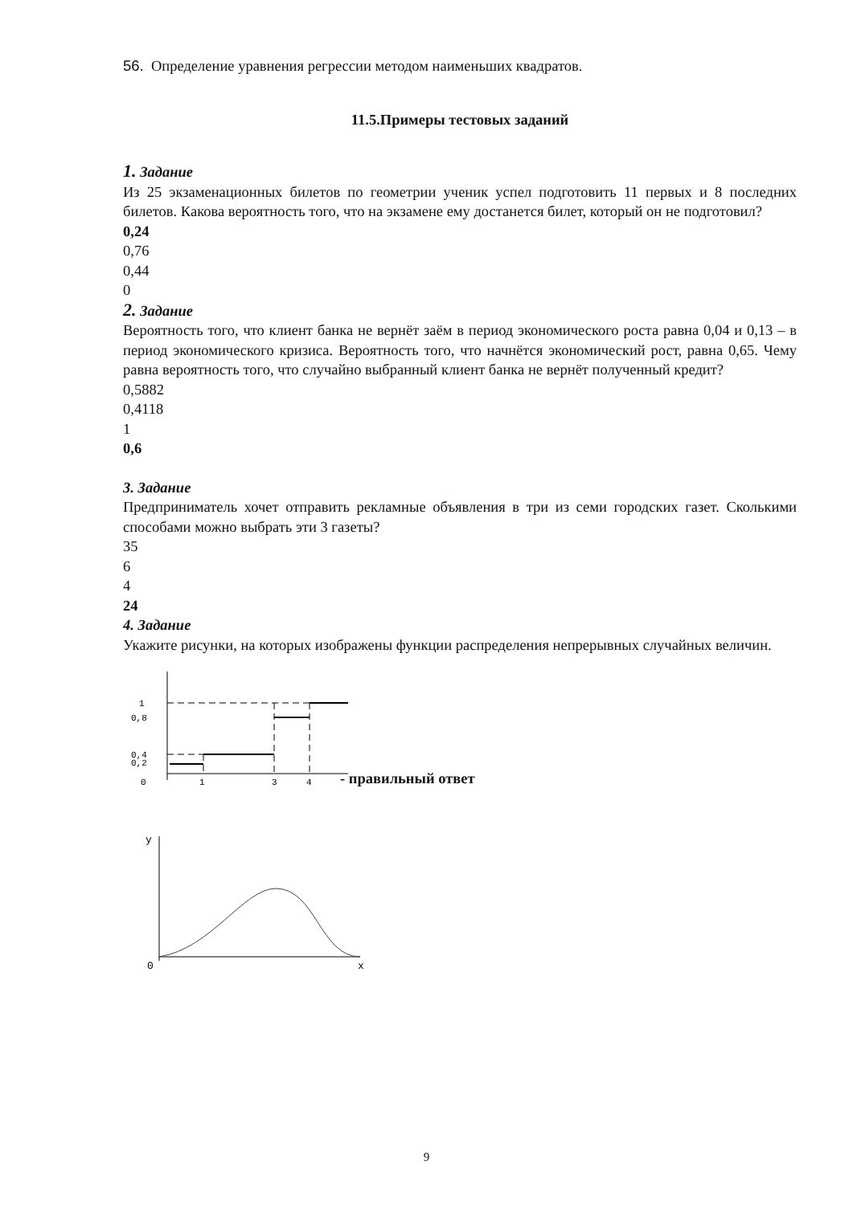56. Определение уравнения регрессии методом наименьших квадратов.
11.5.Примеры тестовых заданий
1. Задание
Из 25 экзаменационных билетов по геометрии ученик успел подготовить 11 первых и 8 последних билетов. Какова вероятность того, что на экзамене ему достанется билет, который он не подготовил?
0,24
0,76
0,44
0
2. Задание
Вероятность того, что клиент банка не вернёт заём в период экономического роста равна 0,04 и 0,13 – в период экономического кризиса. Вероятность того, что начнётся экономический рост, равна 0,65. Чему равна вероятность того, что случайно выбранный клиент банка не вернёт полученный кредит?
0,5882
0,4118
1
0,6
3. Задание
Предприниматель хочет отправить рекламные объявления в три из семи городских газет. Сколькими способами можно выбрать эти 3 газеты?
35
6
4
24
4. Задание
Укажите рисунки, на которых изображены функции распределения непрерывных случайных величин.
1
0,8
0,4
0,2
0
1
3
4
- правильный ответ
y
0
x
9